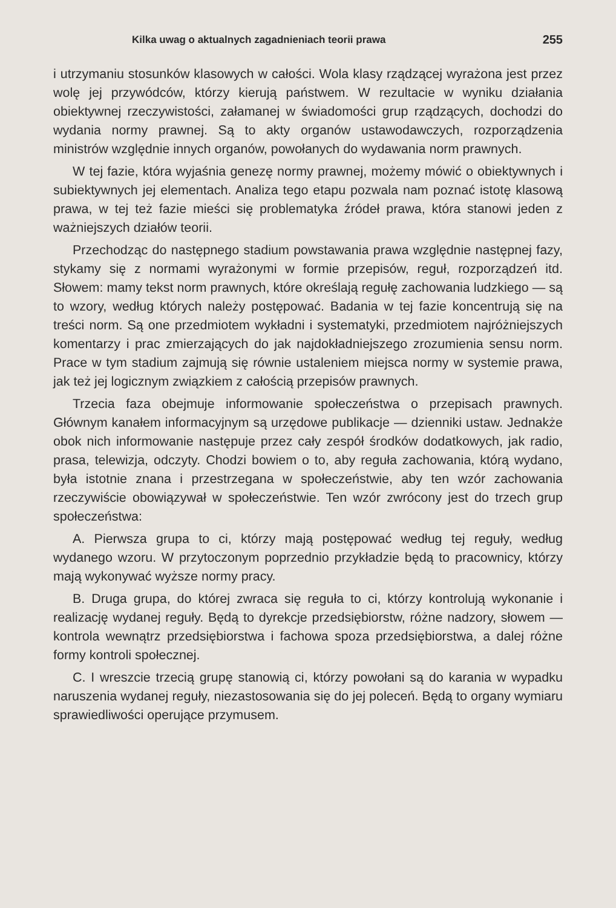Kilka uwag o aktualnych zagadnieniach teorii prawa 255
i utrzymaniu stosunków klasowych w całości. Wola klasy rządzącej wyrażona jest przez wolę jej przywódców, którzy kierują państwem. W rezultacie w wyniku działania obiektywnej rzeczywistości, załamanej w świadomości grup rządzących, dochodzi do wydania normy prawnej. Są to akty organów ustawodawczych, rozporządzenia ministrów względnie innych organów, powołanych do wydawania norm prawnych.
W tej fazie, która wyjaśnia genezę normy prawnej, możemy mówić o obiektywnych i subiektywnych jej elementach. Analiza tego etapu pozwala nam poznać istotę klasową prawa, w tej też fazie mieści się problematyka źródeł prawa, która stanowi jeden z ważniejszych działów teorii.
Przechodząc do następnego stadium powstawania prawa względnie następnej fazy, stykamy się z normami wyrażonymi w formie przepisów, reguł, rozporządzeń itd. Słowem: mamy tekst norm prawnych, które określają regułę zachowania ludzkiego — są to wzory, według których należy postępować. Badania w tej fazie koncentrują się na treści norm. Są one przedmiotem wykładni i systematyki, przedmiotem najróżniejszych komentarzy i prac zmierzających do jak najdokładniejszego zrozumienia sensu norm. Prace w tym stadium zajmują się równie ustaleniem miejsca normy w systemie prawa, jak też jej logicznym związkiem z całością przepisów prawnych.
Trzecia faza obejmuje informowanie społeczeństwa o przepisach prawnych. Głównym kanałem informacyjnym są urzędowe publikacje — dzienniki ustaw. Jednakże obok nich informowanie następuje przez cały zespół środków dodatkowych, jak radio, prasa, telewizja, odczyty. Chodzi bowiem o to, aby reguła zachowania, którą wydano, była istotnie znana i przestrzegana w społeczeństwie, aby ten wzór zachowania rzeczywiście obowiązywał w społeczeństwie. Ten wzór zwrócony jest do trzech grup społeczeństwa:
A. Pierwsza grupa to ci, którzy mają postępować według tej reguły, według wydanego wzoru. W przytoczonym poprzednio przykładzie będą to pracownicy, którzy mają wykonywać wyższe normy pracy.
B. Druga grupa, do której zwraca się reguła to ci, którzy kontrolują wykonanie i realizację wydanej reguły. Będą to dyrekcje przedsiębiorstw, różne nadzory, słowem — kontrola wewnątrz przedsiębiorstwa i fachowa spoza przedsiębiorstwa, a dalej różne formy kontroli społecznej.
C. I wreszcie trzecią grupę stanowią ci, którzy powołani są do karania w wypadku naruszenia wydanej reguły, niezastosowania się do jej poleceń. Będą to organy wymiaru sprawiedliwości operujące przymusem.